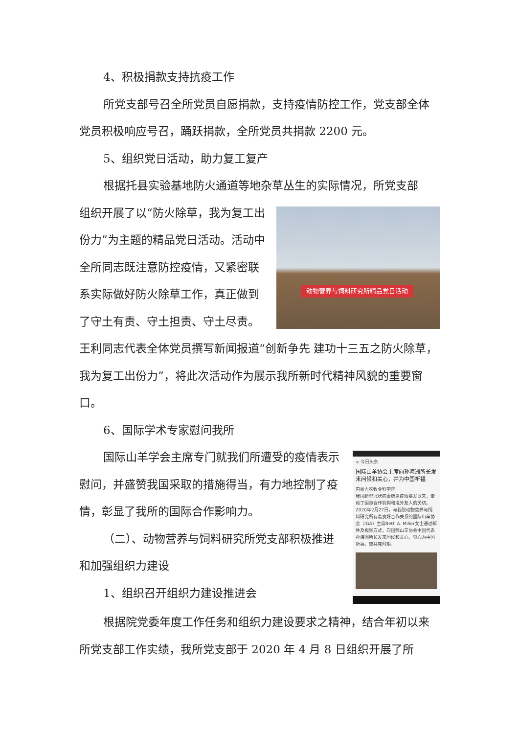4、积极捐款支持抗疫工作
所党支部号召全所党员自愿捐款，支持疫情防控工作，党支部全体党员积极响应号召，踊跃捐款，全所党员共捐款 2200 元。
5、组织党日活动，助力复工复产
根据托县实验基地防火通道等地杂草丛生的实际情况，所党支部
动物营养与饲料研究所精品党日活动
组织开展了以“防火除草，我为复工出份力”为主题的精品党日活动。活动中全所同志既注意防控疫情，又紧密联系实际做好防火除草工作，真正做到了守土有责、守土担责、守土尽责。王利同志代表全体党员撰写新闻报道“创新争先 建功十三五之防火除草，我为复工出份力”，将此次活动作为展示我所新时代精神风貌的重要窗口。
6、国际学术专家慰问我所
× 今日头条
国际山羊协会主席向孙海洲所长发来问候和关心，并为中国祈福
内蒙古农牧业科学院
我国新型冠状病毒肺炎疫情暴发以来，牵动了国际合作机构和境外友人的关切。2020年2月27日，与我院动物营养与饲料研究所有着良好合作关系的国际山羊协会（IGA）主席Beth A. Miller女士通过邮件及视频方式，向国际山羊协会中国代表孙海洲所长发来问候和关心，衷心为中国祈福，望共克时艰。
国际山羊学会主席专门就我们所遭受的疫情表示慰问，并盛赞我国采取的措施得当，有力地控制了疫情，彰显了我所的国际合作影响力。
（二）、动物营养与饲料研究所党支部积极推进和加强组织力建设
1、组织召开组织力建设推进会
根据院党委年度工作任务和组织力建设要求之精神，结合年初以来所党支部工作实绩，我所党支部于 2020 年 4 月 8 日组织开展了所